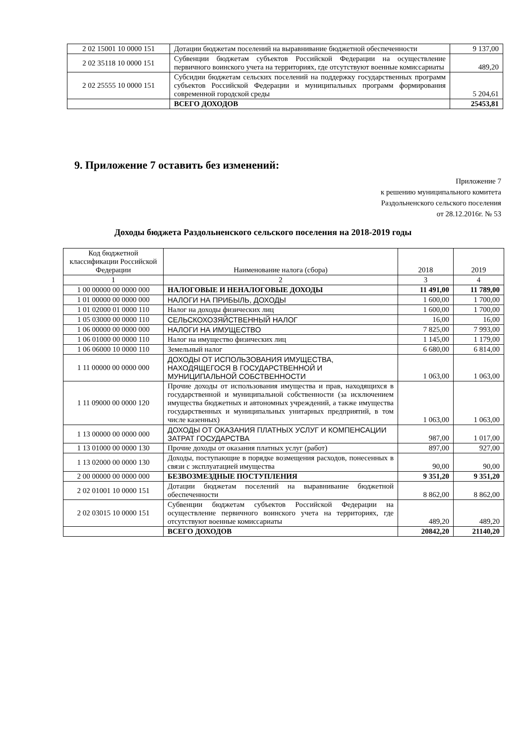| 2 02 15001 10 0000 151 | Дотации бюджетам поселений на выравнивание бюджетной обеспеченности | 9 137,00 |
| 2 02 35118 10 0000 151 | Субвенции бюджетам субъектов Российской Федерации на осуществление первичного воинского учета на территориях, где отсутствуют военные комиссариаты | 489,20 |
| 2 02 25555 10 0000 151 | Субсидии бюджетам сельских поселений на поддержку государственных программ субъектов Российской Федерации и муниципальных программ формирования современной городской среды | 5 204,61 |
| | ВСЕГО ДОХОДОВ | 25453,81 |
9. Приложение 7 оставить без изменений:
Приложение 7
к решению муниципального комитета
Раздольненского сельского поселения
от 28.12.2016г. № 53
Доходы бюджета Раздольненского сельского поселения на 2018-2019 годы
| Код бюджетной классификации Российской Федерации | Наименование налога (сбора) | 2018 | 2019 |
| --- | --- | --- | --- |
| 1 | 2 | 3 | 4 |
| 1 00 00000 00 0000 000 | НАЛОГОВЫЕ И НЕНАЛОГОВЫЕ ДОХОДЫ | 11 491,00 | 11 789,00 |
| 1 01 00000 00 0000 000 | НАЛОГИ НА ПРИБЫЛЬ, ДОХОДЫ | 1 600,00 | 1 700,00 |
| 1 01 02000 01 0000 110 | Налог на доходы физических лиц | 1 600,00 | 1 700,00 |
| 1 05 03000 00 0000 110 | СЕЛЬСКОХОЗЯЙСТВЕННЫЙ НАЛОГ | 16,00 | 16,00 |
| 1 06 00000 00 0000 000 | НАЛОГИ НА ИМУЩЕСТВО | 7 825,00 | 7 993,00 |
| 1 06 01000 00 0000 110 | Налог на имущество физических лиц | 1 145,00 | 1 179,00 |
| 1 06 06000 10 0000 110 | Земельный налог | 6 680,00 | 6 814,00 |
| 1 11 00000 00 0000 000 | ДОХОДЫ ОТ ИСПОЛЬЗОВАНИЯ ИМУЩЕСТВА, НАХОДЯЩЕГОСЯ В ГОСУДАРСТВЕННОЙ И МУНИЦИПАЛЬНОЙ СОБСТВЕННОСТИ | 1 063,00 | 1 063,00 |
| 1 11 09000 00 0000 120 | Прочие доходы от использования имущества и прав, находящихся в государственной и муниципальной собственности (за исключением имущества бюджетных и автономных учреждений, а также имущества государственных и муниципальных унитарных предприятий, в том числе казенных) | 1 063,00 | 1 063,00 |
| 1 13 00000 00 0000 000 | ДОХОДЫ ОТ ОКАЗАНИЯ ПЛАТНЫХ УСЛУГ И КОМПЕНСАЦИИ ЗАТРАТ ГОСУДАРСТВА | 987,00 | 1 017,00 |
| 1 13 01000 00 0000 130 | Прочие доходы от оказания платных услуг (работ) | 897,00 | 927,00 |
| 1 13 02000 00 0000 130 | Доходы, поступающие в порядке возмещения расходов, понесенных в связи с эксплуатацией имущества | 90,00 | 90,00 |
| 2 00 00000 00 0000 000 | БЕЗВОЗМЕЗДНЫЕ ПОСТУПЛЕНИЯ | 9 351,20 | 9 351,20 |
| 2 02 01001 10 0000 151 | Дотации бюджетам поселений на выравнивание бюджетной обеспеченности | 8 862,00 | 8 862,00 |
| 2 02 03015 10 0000 151 | Субвенции бюджетам субъектов Российской Федерации на осуществление первичного воинского учета на территориях, где отсутствуют военные комиссариаты | 489,20 | 489,20 |
| | ВСЕГО ДОХОДОВ | 20842,20 | 21140,20 |